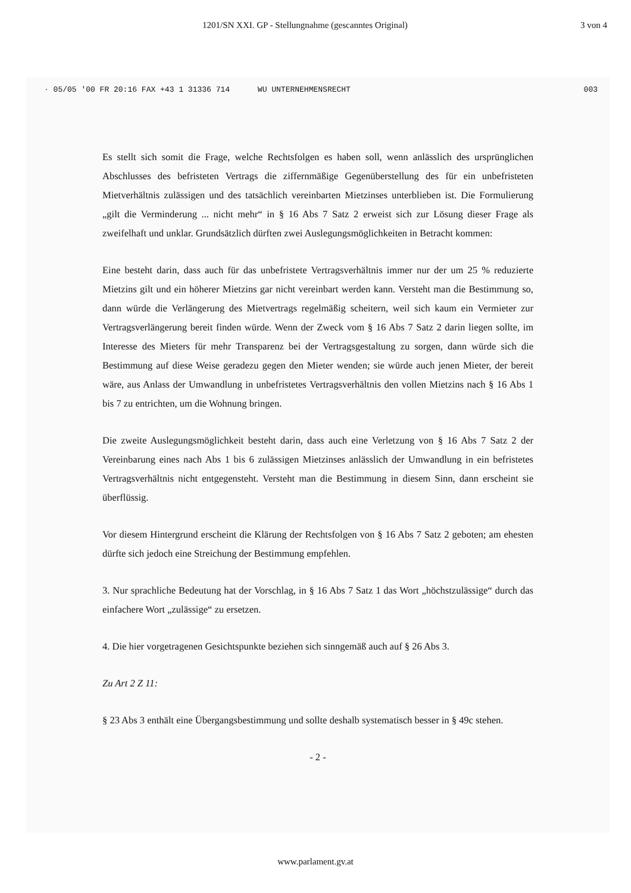1201/SN XXI. GP - Stellungnahme (gescanntes Original) 3 von 4
· 05/05 '00 FR 20:16 FAX +43 1 31336 714 WU UNTERNEHMENSRECHT 003
Es stellt sich somit die Frage, welche Rechtsfolgen es haben soll, wenn anlässlich des ursprünglichen Abschlusses des befristeten Vertrags die ziffernmäßige Gegenüberstellung des für ein unbefristeten Mietverhältnis zulässigen und des tatsächlich vereinbarten Mietzinses unterblieben ist. Die Formulierung „gilt die Verminderung ... nicht mehr“ in § 16 Abs 7 Satz 2 erweist sich zur Lösung dieser Frage als zweifelhaft und unklar. Grundsätzlich dürften zwei Auslegungsmöglichkeiten in Betracht kommen:
Eine besteht darin, dass auch für das unbefristete Vertragsverhältnis immer nur der um 25 % reduzierte Mietzins gilt und ein höherer Mietzins gar nicht vereinbart werden kann. Versteht man die Bestimmung so, dann würde die Verlängerung des Mietvertrags regelmäßig scheitern, weil sich kaum ein Vermieter zur Vertragsverlängerung bereit finden würde. Wenn der Zweck vom § 16 Abs 7 Satz 2 darin liegen sollte, im Interesse des Mieters für mehr Transparenz bei der Vertragsgestaltung zu sorgen, dann würde sich die Bestimmung auf diese Weise geradezu gegen den Mieter wenden; sie würde auch jenen Mieter, der bereit wäre, aus Anlass der Umwandlung in unbefristetes Vertragsverhältnis den vollen Mietzins nach § 16 Abs 1 bis 7 zu entrichten, um die Wohnung bringen.
Die zweite Auslegungsmöglichkeit besteht darin, dass auch eine Verletzung von § 16 Abs 7 Satz 2 der Vereinbarung eines nach Abs 1 bis 6 zulässigen Mietzinses anlässlich der Umwandlung in ein befristetes Vertragsverhältnis nicht entgegensteht. Versteht man die Bestimmung in diesem Sinn, dann erscheint sie überflüssig.
Vor diesem Hintergrund erscheint die Klärung der Rechtsfolgen von § 16 Abs 7 Satz 2 geboten; am ehesten dürfte sich jedoch eine Streichung der Bestimmung empfehlen.
3. Nur sprachliche Bedeutung hat der Vorschlag, in § 16 Abs 7 Satz 1 das Wort „höchstzulässige“ durch das einfachere Wort „zulässige“ zu ersetzen.
4. Die hier vorgetragenen Gesichtspunkte beziehen sich sinngemäß auch auf § 26 Abs 3.
Zu Art 2 Z 11:
§ 23 Abs 3 enthält eine Übergangsbestimmung und sollte deshalb systematisch besser in § 49c stehen.
- 2 -
www.parlament.gv.at